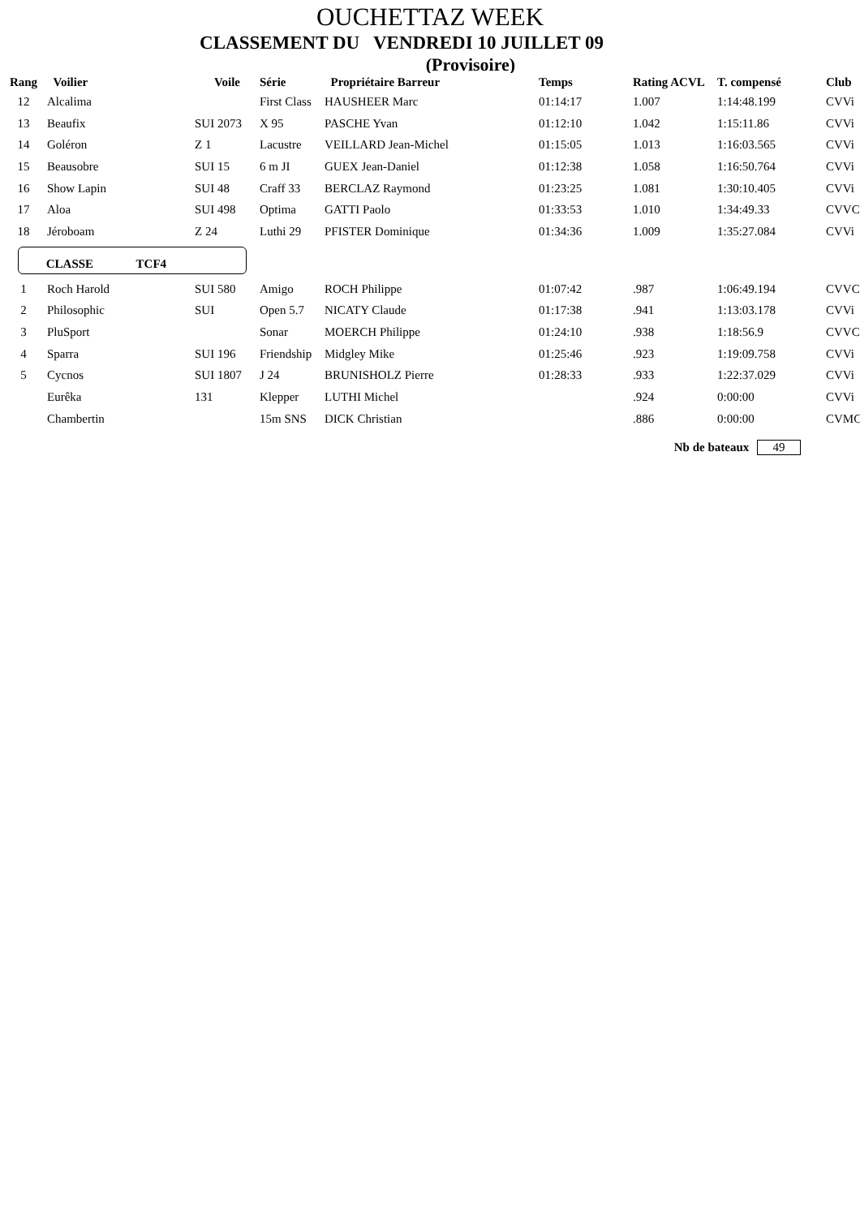OUCHETTAZ WEEK
CLASSEMENT DU VENDREDI 10 JUILLET 09
(Provisoire)
| Rang | Voilier | Voile | Série | Propriétaire Barreur | Temps | Rating ACVL | T. compensé | Club |
| --- | --- | --- | --- | --- | --- | --- | --- | --- |
| 12 | Alcalima | | First Class | HAUSHEER Marc | 01:14:17 | 1.007 | 1:14:48.199 | CVVi |
| 13 | Beaufix | SUI 2073 | X 95 | PASCHE Yvan | 01:12:10 | 1.042 | 1:15:11.86 | CVVi |
| 14 | Goléron | Z 1 | Lacustre | VEILLARD Jean-Michel | 01:15:05 | 1.013 | 1:16:03.565 | CVVi |
| 15 | Beausobre | SUI 15 | 6 m JI | GUEX Jean-Daniel | 01:12:38 | 1.058 | 1:16:50.764 | CVVi |
| 16 | Show Lapin | SUI 48 | Craff 33 | BERCLAZ Raymond | 01:23:25 | 1.081 | 1:30:10.405 | CVVi |
| 17 | Aloa | SUI 498 | Optima | GATTI Paolo | 01:33:53 | 1.010 | 1:34:49.33 | CVVC |
| 18 | Jéroboam | Z 24 | Luthi 29 | PFISTER Dominique | 01:34:36 | 1.009 | 1:35:27.084 | CVVi |
| CLASSE TCF4 | | | | | | | | |
| 1 | Roch Harold | SUI 580 | Amigo | ROCH Philippe | 01:07:42 | .987 | 1:06:49.194 | CVVC |
| 2 | Philosophic | SUI | Open 5.7 | NICATY Claude | 01:17:38 | .941 | 1:13:03.178 | CVVi |
| 3 | PluSport | | Sonar | MOERCH Philippe | 01:24:10 | .938 | 1:18:56.9 | CVVC |
| 4 | Sparra | SUI 196 | Friendship | Midgley Mike | 01:25:46 | .923 | 1:19:09.758 | CVVi |
| 5 | Cycnos | SUI 1807 | J 24 | BRUNISHOLZ Pierre | 01:28:33 | .933 | 1:22:37.029 | CVVi |
| | Eurêka | 131 | Klepper | LUTHI Michel | | .924 | 0:00:00 | CVVi |
| | Chambertin | | 15m SNS | DICK Christian | | .886 | 0:00:00 | CVMC |
Nb de bateaux 49